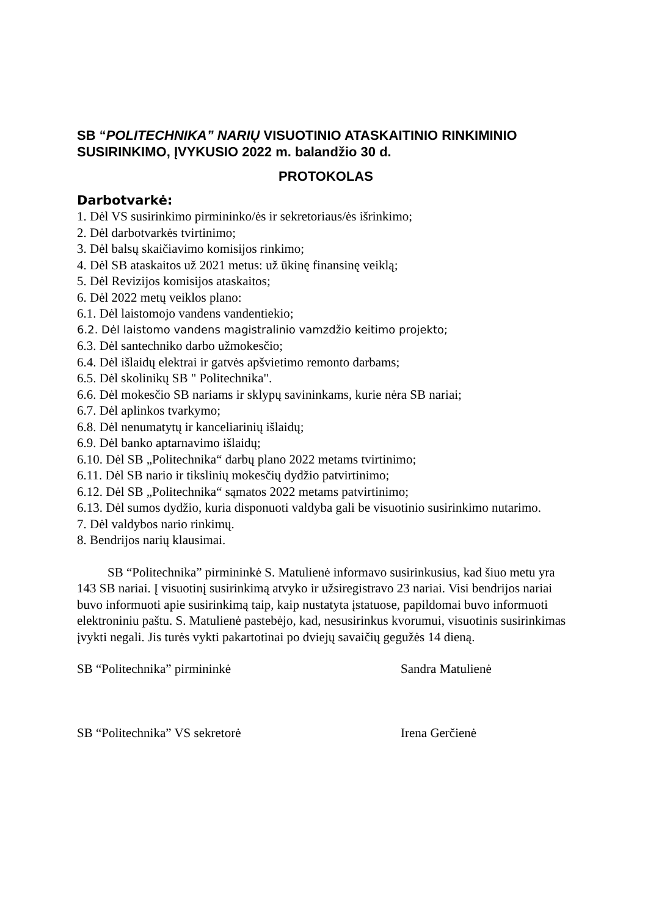SB “POLITECHNIKA” NARIŲ VISUOTINIO ATASKAITINIO RINKIMINIO SUSIRINKIMO, ĮVYKUSIO 2022 m. balandžio 30 d.
PROTOKOLAS
Darbotvarkė:
1. Dėl VS susirinkimo pirmininko/ės ir sekretoriaus/ės išrinkimo;
2. Dėl darbotvarkės tvirtinimo;
3. Dėl balsų skaičiavimo komisijos rinkimo;
4. Dėl SB ataskaitos už 2021 metus: už ūkinę finansinę veiklą;
5. Dėl Revizijos komisijos ataskaitos;
6. Dėl 2022 metų veiklos plano:
6.1. Dėl laistomojo vandens vandentiekio;
6.2. Dėl laistomo vandens magistralinio vamzdžio keitimo projekto;
6.3. Dėl santechniko darbo užmokesčio;
6.4. Dėl išlaidų elektrai ir gatvės apšvietimo remonto darbams;
6.5. Dėl skolinikų SB " Politechnika".
6.6. Dėl mokesčio SB nariams ir sklypų savininkams, kurie nėra SB nariai;
6.7. Dėl aplinkos tvarkymo;
6.8. Dėl nenumatytų ir kanceliarinių išlaidų;
6.9. Dėl banko aptarnavimo išlaidų;
6.10. Dėl SB „Politechnika“ darbų plano 2022 metams tvirtinimo;
6.11. Dėl SB nario ir tikslinių mokesčių dydžio patvirtinimo;
6.12. Dėl SB „Politechnika“ sąmatos 2022 metams patvirtinimo;
6.13. Dėl sumos dydžio, kuria disponuoti valdyba gali be visuotinio susirinkimo nutarimo.
7. Dėl valdybos nario rinkimų.
8. Bendrijos narių klausimai.
SB “Politechnika” pirmininkė S. Matulienė informavo susirinkusius, kad šiuo metu yra 143 SB nariai. Į visuotinį susirinkimą atvyko ir užsiregistravo 23 nariai. Visi bendrijos nariai buvo informuoti apie susirinkimą taip, kaip nustatyta įstatuose, papildomai buvo informuoti elektroniniu paštu. S. Matulienė pastebėjo, kad, nesusirinkus kvorumui, visuotinis susirinkimas įvykti negali. Jis turės vykti pakartotinai po dviejų savaičių gegužės 14 dieną.
SB “Politechnika” pirmininkė Sandra Matulienė
SB “Politechnika” VS sekretorė Irena Gerčienė